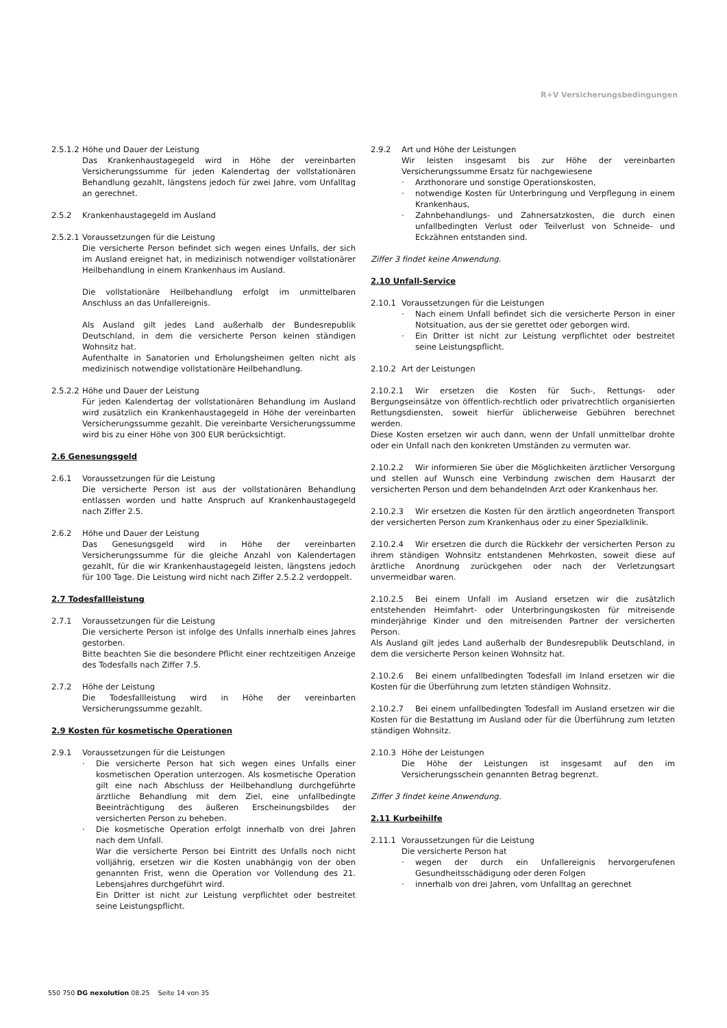R+V Versicherungsbedingungen
2.5.1.2 Höhe und Dauer der Leistung
Das Krankenhaustagegeld wird in Höhe der vereinbarten Versicherungssumme für jeden Kalendertag der vollstationären Behandlung gezahlt, längstens jedoch für zwei Jahre, vom Unfalltag an gerechnet.
2.5.2 Krankenhaustagegeld im Ausland
2.5.2.1 Voraussetzungen für die Leistung
Die versicherte Person befindet sich wegen eines Unfalls, der sich im Ausland ereignet hat, in medizinisch notwendiger vollstationärer Heilbehandlung in einem Krankenhaus im Ausland.
Die vollstationäre Heilbehandlung erfolgt im unmittelbaren Anschluss an das Unfallereignis.
Als Ausland gilt jedes Land außerhalb der Bundesrepublik Deutschland, in dem die versicherte Person keinen ständigen Wohnsitz hat.
Aufenthalte in Sanatorien und Erholungsheimen gelten nicht als medizinisch notwendige vollstationäre Heilbehandlung.
2.5.2.2 Höhe und Dauer der Leistung
Für jeden Kalendertag der vollstationären Behandlung im Ausland wird zusätzlich ein Krankenhaustagegeld in Höhe der vereinbarten Versicherungssumme gezahlt. Die vereinbarte Versicherungssumme wird bis zu einer Höhe von 300 EUR berücksichtigt.
2.6 Genesungsgeld
2.6.1 Voraussetzungen für die Leistung
Die versicherte Person ist aus der vollstationären Behandlung entlassen worden und hatte Anspruch auf Krankenhaustagegeld nach Ziffer 2.5.
2.6.2 Höhe und Dauer der Leistung
Das Genesungsgeld wird in Höhe der vereinbarten Versicherungssumme für die gleiche Anzahl von Kalendertagen gezahlt, für die wir Krankenhaustagegeld leisten, längstens jedoch für 100 Tage. Die Leistung wird nicht nach Ziffer 2.5.2.2 verdoppelt.
2.7 Todesfallleistung
2.7.1 Voraussetzungen für die Leistung
Die versicherte Person ist infolge des Unfalls innerhalb eines Jahres gestorben.
Bitte beachten Sie die besondere Pflicht einer rechtzeitigen Anzeige des Todesfalls nach Ziffer 7.5.
2.7.2 Höhe der Leistung
Die Todesfallleistung wird in Höhe der vereinbarten Versicherungssumme gezahlt.
2.9 Kosten für kosmetische Operationen
2.9.1 Voraussetzungen für die Leistungen
Die versicherte Person hat sich wegen eines Unfalls einer kosmetischen Operation unterzogen. Als kosmetische Operation gilt eine nach Abschluss der Heilbehandlung durchgeführte ärztliche Behandlung mit dem Ziel, eine unfallbedingte Beeinträchtigung des äußeren Erscheinungsbildes der versicherten Person zu beheben.
Die kosmetische Operation erfolgt innerhalb von drei Jahren nach dem Unfall.
War die versicherte Person bei Eintritt des Unfalls noch nicht volljährig, ersetzen wir die Kosten unabhängig von der oben genannten Frist, wenn die Operation vor Vollendung des 21. Lebensjahres durchgeführt wird.
Ein Dritter ist nicht zur Leistung verpflichtet oder bestreitet seine Leistungspflicht.
2.9.2 Art und Höhe der Leistungen
Wir leisten insgesamt bis zur Höhe der vereinbarten Versicherungssumme Ersatz für nachgewiesene
Arzthonorare und sonstige Operationskosten,
notwendige Kosten für Unterbringung und Verpflegung in einem Krankenhaus,
Zahnbehandlungs- und Zahnersatzkosten, die durch einen unfallbedingten Verlust oder Teilverlust von Schneide- und Eckzähnen entstanden sind.
Ziffer 3 findet keine Anwendung.
2.10 Unfall-Service
2.10.1 Voraussetzungen für die Leistungen
Nach einem Unfall befindet sich die versicherte Person in einer Notsituation, aus der sie gerettet oder geborgen wird.
Ein Dritter ist nicht zur Leistung verpflichtet oder bestreitet seine Leistungspflicht.
2.10.2 Art der Leistungen
2.10.2.1 Wir ersetzen die Kosten für Such-, Rettungs- oder Bergungseinsätze von öffentlich-rechtlich oder privatrechtlich organisierten Rettungsdiensten, soweit hierfür üblicherweise Gebühren berechnet werden.
Diese Kosten ersetzen wir auch dann, wenn der Unfall unmittelbar drohte oder ein Unfall nach den konkreten Umständen zu vermuten war.
2.10.2.2 Wir informieren Sie über die Möglichkeiten ärztlicher Versorgung und stellen auf Wunsch eine Verbindung zwischen dem Hausarzt der versicherten Person und dem behandelnden Arzt oder Krankenhaus her.
2.10.2.3 Wir ersetzen die Kosten für den ärztlich angeordneten Transport der versicherten Person zum Krankenhaus oder zu einer Spezialklinik.
2.10.2.4 Wir ersetzen die durch die Rückkehr der versicherten Person zu ihrem ständigen Wohnsitz entstandenen Mehrkosten, soweit diese auf ärztliche Anordnung zurückgehen oder nach der Verletzungsart unvermeidbar waren.
2.10.2.5 Bei einem Unfall im Ausland ersetzen wir die zusätzlich entstehenden Heimfahrt- oder Unterbringungskosten für mitreisende minderjährige Kinder und den mitreisenden Partner der versicherten Person.
Als Ausland gilt jedes Land außerhalb der Bundesrepublik Deutschland, in dem die versicherte Person keinen Wohnsitz hat.
2.10.2.6 Bei einem unfallbedingten Todesfall im Inland ersetzen wir die Kosten für die Überführung zum letzten ständigen Wohnsitz.
2.10.2.7 Bei einem unfallbedingten Todesfall im Ausland ersetzen wir die Kosten für die Bestattung im Ausland oder für die Überführung zum letzten ständigen Wohnsitz.
2.10.3 Höhe der Leistungen
Die Höhe der Leistungen ist insgesamt auf den im Versicherungsschein genannten Betrag begrenzt.
Ziffer 3 findet keine Anwendung.
2.11 Kurbeihilfe
2.11.1 Voraussetzungen für die Leistung
Die versicherte Person hat
wegen der durch ein Unfallereignis hervorgerufenen Gesundheitsschädigung oder deren Folgen
innerhalb von drei Jahren, vom Unfalltag an gerechnet
550 750 DG nexolution 08.25 Seite 14 von 35